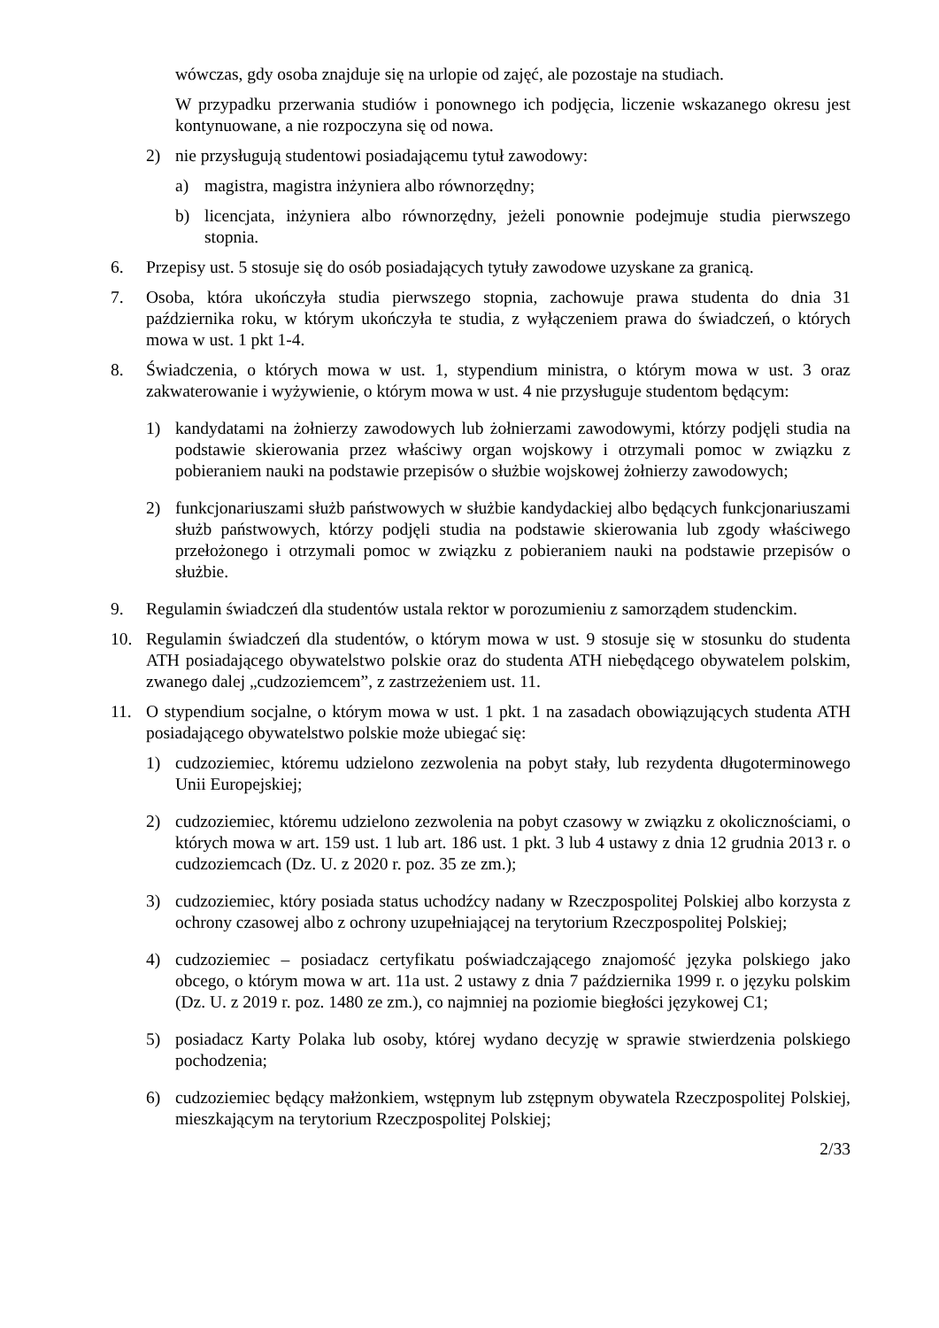wówczas, gdy osoba znajduje się na urlopie od zajęć, ale pozostaje na studiach.
W przypadku przerwania studiów i ponownego ich podjęcia, liczenie wskazanego okresu jest kontynuowane, a nie rozpoczyna się od nowa.
2) nie przysługują studentowi posiadającemu tytuł zawodowy:
a) magistra, magistra inżyniera albo równorzędny;
b) licencjata, inżyniera albo równorzędny, jeżeli ponownie podejmuje studia pierwszego stopnia.
6. Przepisy ust. 5 stosuje się do osób posiadających tytuły zawodowe uzyskane za granicą.
7. Osoba, która ukończyła studia pierwszego stopnia, zachowuje prawa studenta do dnia 31 października roku, w którym ukończyła te studia, z wyłączeniem prawa do świadczeń, o których mowa w ust. 1 pkt 1-4.
8. Świadczenia, o których mowa w ust. 1, stypendium ministra, o którym mowa w ust. 3 oraz zakwaterowanie i wyżywienie, o którym mowa w ust. 4 nie przysługuje studentom będącym:
1) kandydatami na żołnierzy zawodowych lub żołnierzami zawodowymi, którzy podjęli studia na podstawie skierowania przez właściwy organ wojskowy i otrzymali pomoc w związku z pobieraniem nauki na podstawie przepisów o służbie wojskowej żołnierzy zawodowych;
2) funkcjonariuszami służb państwowych w służbie kandydackiej albo będących funkcjonariuszami służb państwowych, którzy podjęli studia na podstawie skierowania lub zgody właściwego przełożonego i otrzymali pomoc w związku z pobieraniem nauki na podstawie przepisów o służbie.
9. Regulamin świadczeń dla studentów ustala rektor w porozumieniu z samorządem studenckim.
10. Regulamin świadczeń dla studentów, o którym mowa w ust. 9 stosuje się w stosunku do studenta ATH posiadającego obywatelstwo polskie oraz do studenta ATH niebędącego obywatelem polskim, zwanego dalej „cudzoziemcem”, z zastrzeżeniem ust. 11.
11. O stypendium socjalne, o którym mowa w ust. 1 pkt. 1 na zasadach obowiązujących studenta ATH posiadającego obywatelstwo polskie może ubiegać się:
1) cudzoziemiec, któremu udzielono zezwolenia na pobyt stały, lub rezydenta długoterminowego Unii Europejskiej;
2) cudzoziemiec, któremu udzielono zezwolenia na pobyt czasowy w związku z okolicznościami, o których mowa w art. 159 ust. 1 lub art. 186 ust. 1 pkt. 3 lub 4 ustawy z dnia 12 grudnia 2013 r. o cudzoziemcach (Dz. U. z 2020 r. poz. 35 ze zm.);
3) cudzoziemiec, który posiada status uchodźcy nadany w Rzeczpospolitej Polskiej albo korzysta z ochrony czasowej albo z ochrony uzupełniającej na terytorium Rzeczpospolitej Polskiej;
4) cudzoziemiec – posiadacz certyfikatu poświadczającego znajomość języka polskiego jako obcego, o którym mowa w art. 11a ust. 2 ustawy z dnia 7 października 1999 r. o języku polskim (Dz. U. z 2019 r. poz. 1480 ze zm.), co najmniej na poziomie biegłości językowej C1;
5) posiadacz Karty Polaka lub osoby, której wydano decyzję w sprawie stwierdzenia polskiego pochodzenia;
6) cudzoziemiec będący małżonkiem, wstępnym lub zstępnym obywatela Rzeczpospolitej Polskiej, mieszkającym na terytorium Rzeczpospolitej Polskiej;
2/33